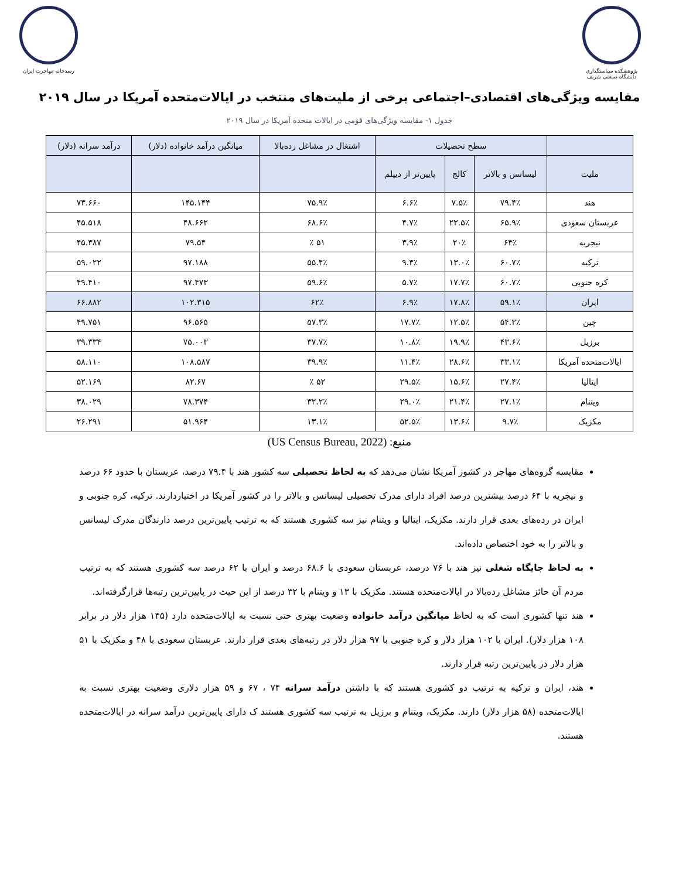پژوهشکده سیاستگذاری
دانشگاه صنعتی شریف
رصدخانه مهاجرت ایران
مقایسه ویژگی‌های اقتصادی–اجتماعی برخی از ملیت‌های منتخب در ایالات‌متحده آمریکا در سال ۲۰۱۹
جدول ۱- مقایسه ویژگی‌های قومی در ایالات متحده آمریکا در سال ۲۰۱۹
| | سطح تحصیلات | | | اشتغال در مشاغل رده‌بالا | میانگین درآمد خانواده (دلار) | درآمد سرانه (دلار) |
| --- | --- | --- | --- | --- | --- | --- |
| ملیت | لیسانس و بالاتر | کالج | پایین‌تر از دیپلم | | | |
| هند | ۷۹.۴٪ | ۷.۵٪ | ۶.۶٪ | ۷۵.۹٪ | ۱۴۵.۱۴۴ | ۷۳.۶۶۰ |
| عربستان سعودی | ۶۵.۹٪ | ۲۲.۵٪ | ۴.۷٪ | ۶۸.۶٪ | ۴۸.۶۶۲ | ۴۵.۵۱۸ |
| نیجریه | ۶۴٪ | ۲۰٪ | ۳.۹٪ | ۵۱ ٪ | ۷۹.۵۴ | ۴۵.۳۸۷ |
| ترکیه | ۶۰.۷٪ | ۱۳.۰٪ | ۹.۳٪ | ۵۵.۴٪ | ۹۷.۱۸۸ | ۵۹.۰۲۲ |
| کره جنوبی | ۶۰.۷٪ | ۱۷.۷٪ | ۵.۷٪ | ۵۹.۶٪ | ۹۷.۴۷۳ | ۴۹.۴۱۰ |
| ایران | ۵۹.۱٪ | ۱۷.۸٪ | ۶.۹٪ | ۶۲٪ | ۱۰۲.۳۱۵ | ۶۶.۸۸۲ |
| چین | ۵۴.۳٪ | ۱۲.۵٪ | ۱۷.۷٪ | ۵۷.۳٪ | ۹۶.۵۶۵ | ۴۹.۷۵۱ |
| برزیل | ۴۳.۶٪ | ۱۹.۹٪ | ۱۰.۸٪ | ۳۷.۷٪ | ۷۵.۰۰۳ | ۳۹.۳۳۴ |
| ایالات‌متحده آمریکا | ۳۳.۱٪ | ۲۸.۶٪ | ۱۱.۴٪ | ۳۹.۹٪ | ۱۰۸.۵۸۷ | ۵۸.۱۱۰ |
| ایتالیا | ۲۷.۴٪ | ۱۵.۶٪ | ۲۹.۵٪ | ۵۲ ٪ | ۸۲.۶۷ | ۵۲.۱۶۹ |
| ویتنام | ۲۷.۱٪ | ۲۱.۴٪ | ۲۹.۰٪ | ۳۲.۲٪ | ۷۸.۳۷۴ | ۳۸.۰۲۹ |
| مکزیک | ۹.۷٪ | ۱۳.۶٪ | ۵۲.۵٪ | ۱۳.۱٪ | ۵۱.۹۶۴ | ۲۶.۲۹۱ |
منبع: (US Census Bureau, 2022)
مقایسه گروه‌های مهاجر در کشور آمریکا نشان می‌دهد که به لحاظ تحصیلی سه کشور هند با ۷۹.۴ درصد، عربستان با حدود ۶۶ درصد و نیجریه با ۶۴ درصد بیشترین درصد افراد دارای مدرک تحصیلی لیسانس و بالاتر را در کشور آمریکا در اختیاردارند. ترکیه، کره جنوبی و ایران در رده‌های بعدی قرار دارند. مکزیک، ایتالیا و ویتنام نیز سه کشوری هستند که به ترتیب پایین‌ترین درصد دارندگان مدرک لیسانس و بالاتر را به خود اختصاص داده‌اند.
به لحاظ جایگاه شغلی نیز هند با ۷۶ درصد، عربستان سعودی با ۶۸.۶ درصد و ایران با ۶۲ درصد سه کشوری هستند که به ترتیب مردم آن حائز مشاغل رده‌بالا در ایالات‌متحده هستند. مکزیک با ۱۳ و ویتنام با ۳۲ درصد از این حیث در پایین‌ترین رتبه‌ها قرارگرفته‌اند.
هند تنها کشوری است که به لحاظ میانگین درآمد خانواده وضعیت بهتری حتی نسبت به ایالات‌متحده دارد (۱۴۵ هزار دلار در برابر ۱۰۸ هزار دلار). ایران با ۱۰۲ هزار دلار و کره جنوبی با ۹۷ هزار دلار در رتبه‌های بعدی قرار دارند. عربستان سعودی با ۴۸ و مکزیک با ۵۱ هزار دلار در پایین‌ترین رتبه قرار دارند.
هند، ایران و ترکیه به ترتیب دو کشوری هستند که با داشتن درآمد سرانه ۷۴ ، ۶۷ و ۵۹ هزار دلاری وضعیت بهتری نسبت به ایالات‌متحده (۵۸ هزار دلار) دارند. مکزیک، ویتنام و برزیل به ترتیب سه کشوری هستند ک دارای پایین‌ترین درآمد سرانه در ایالات‌متحده هستند.